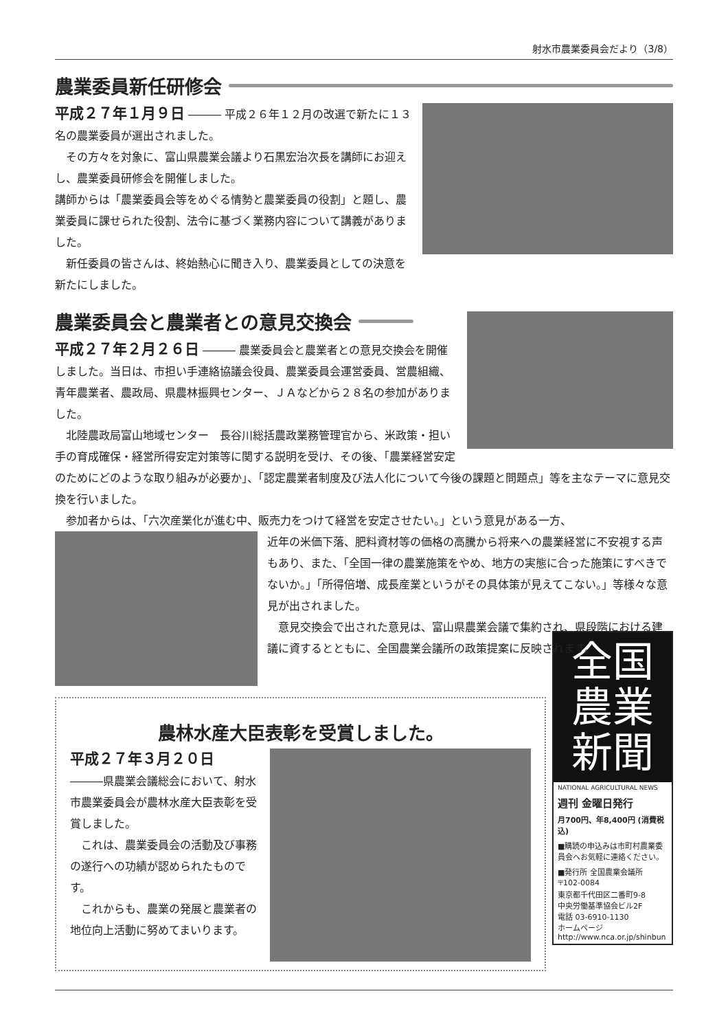射水市農業委員会だより（3/8）
農業委員新任研修会
平成２７年１月９日 ――― 平成２６年１２月の改選で新たに１３名の農業委員が選出されました。
　その方々を対象に、富山県農業会議より石黒宏治次長を講師にお迎えし、農業委員研修会を開催しました。
講師からは「農業委員会等をめぐる情勢と農業委員の役割」と題し、農業委員に課せられた役割、法令に基づく業務内容について講義がありました。
　新任委員の皆さんは、終始熱心に聞き入り、農業委員としての決意を新たにしました。
農業委員会と農業者との意見交換会
平成２７年２月２６日 ――― 農業委員会と農業者との意見交換会を開催しました。当日は、市担い手連絡協議会役員、農業委員会運営委員、営農組織、青年農業者、農政局、県農林振興センター、ＪＡなどから２８名の参加がありました。
　北陸農政局富山地域センター　長谷川総括農政業務管理官から、米政策・担い手の育成確保・経営所得安定対策等に関する説明を受け、その後、「農業経営安定のためにどのような取り組みが必要か」、「認定農業者制度及び法人化について今後の課題と問題点」等を主なテーマに意見交換を行いました。
　参加者からは、「六次産業化が進む中、販売力をつけて経営を安定させたい。」という意見がある一方、
近年の米価下落、肥料資材等の価格の高騰から将来への農業経営に不安視する声もあり、また、「全国一律の農業施策をやめ、地方の実態に合った施策にすべきでないか。」「所得倍増、成長産業というがその具体策が見えてこない。」等様々な意見が出されました。
　意見交換会で出された意見は、富山県農業会議で集約され、県段階における建議に資するとともに、全国農業会議所の政策提案に反映されます。
農林水産大臣表彰を受賞しました。
平成２７年３月２０日
―――県農業会議総会において、射水市農業委員会が農林水産大臣表彰を受賞しました。
　これは、農業委員会の活動及び事務の遂行への功績が認められたものです。
　これからも、農業の発展と農業者の地位向上活動に努めてまいります。
全国
農業
新聞
NATIONAL AGRICULTURAL NEWS
週刊 金曜日発行
月700円、年8,400円 (消費税込)
■購読の申込みは市町村農業委員会へお気軽に連絡ください。
■発行所 全国農業会議所
〒102-0084
東京都千代田区二番町9-8
中央労働基準協会ビル2F
電話 03-6910-1130
ホームページ
http://www.nca.or.jp/shinbun